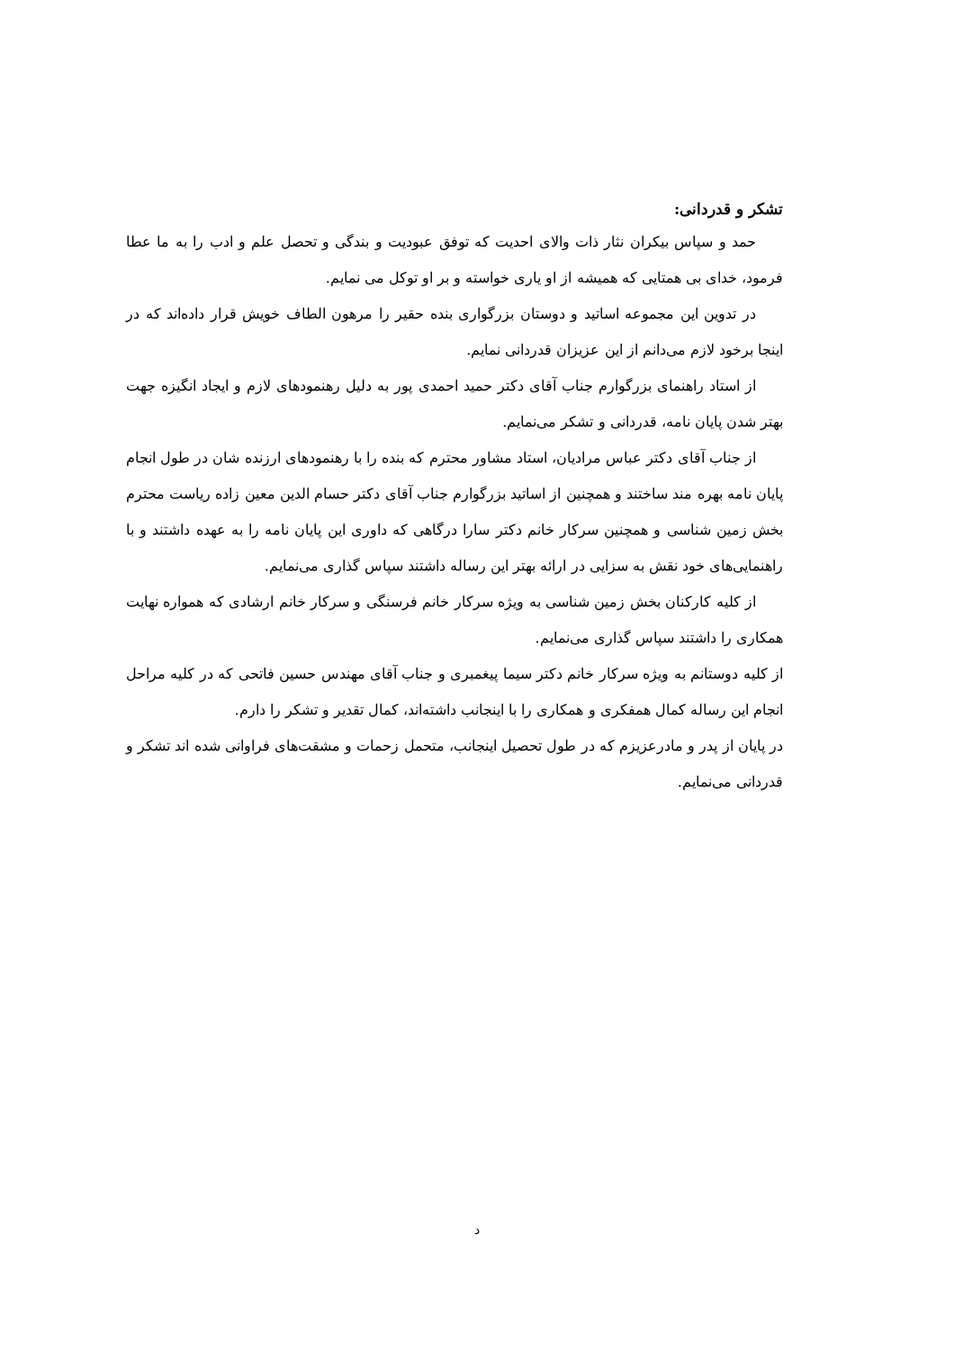تشکر و قدردانی:
حمد و سپاس بیکران نثار ذات والای احدیت که توفق عبودیت و بندگی و تحصل علم و ادب را به ما عطا فرمود، خدای بی همتایی که همیشه از او یاری خواسته و بر او توکل می نمایم.
در تدوین این مجموعه اساتید و دوستان بزرگواری بنده حقیر را مرهون الطاف خویش قرار داده‌اند که در اینجا برخود لازم می‌دانم از این عزیزان قدردانی نمایم.
از استاد راهنمای بزرگوارم جناب آقای دکتر حمید احمدی پور به دلیل رهنمودهای لازم و ایجاد انگیزه جهت بهتر شدن پایان نامه، قدردانی و تشکر می‌نمایم.
از جناب آقای دکتر عباس مرادیان، استاد مشاور محترم که بنده را با رهنمودهای ارزنده شان در طول انجام پایان نامه بهره مند ساختند و همچنین از اساتید بزرگوارم جناب آقای دکتر حسام الدین معین زاده ریاست محترم بخش زمین شناسی و همچنین سرکار خانم دکتر سارا درگاهی که داوری این پایان نامه را به عهده داشتند و با راهنمایی‌های خود نقش به سزایی در ارائه بهتر این رساله داشتند سپاس گذاری می‌نمایم.
از کلیه کارکنان بخش زمین شناسی به ویژه سرکار خانم فرسنگی و سرکار خانم ارشادی که همواره نهایت همکاری را داشتند سپاس گذاری می‌نمایم.
از کلیه دوستانم به ویژه سرکار خانم دکتر سیما پیغمبری و جناب آقای مهندس حسین فاتحی که در کلیه مراحل انجام این رساله کمال همفکری و همکاری را با اینجانب داشته‌اند، کمال تقدیر و تشکر را دارم.
در پایان از پدر و مادرعزیزم که در طول تحصیل اینجانب، متحمل زحمات و مشقت‌های فراوانی شده اند تشکر و قدردانی می‌نمایم.
د